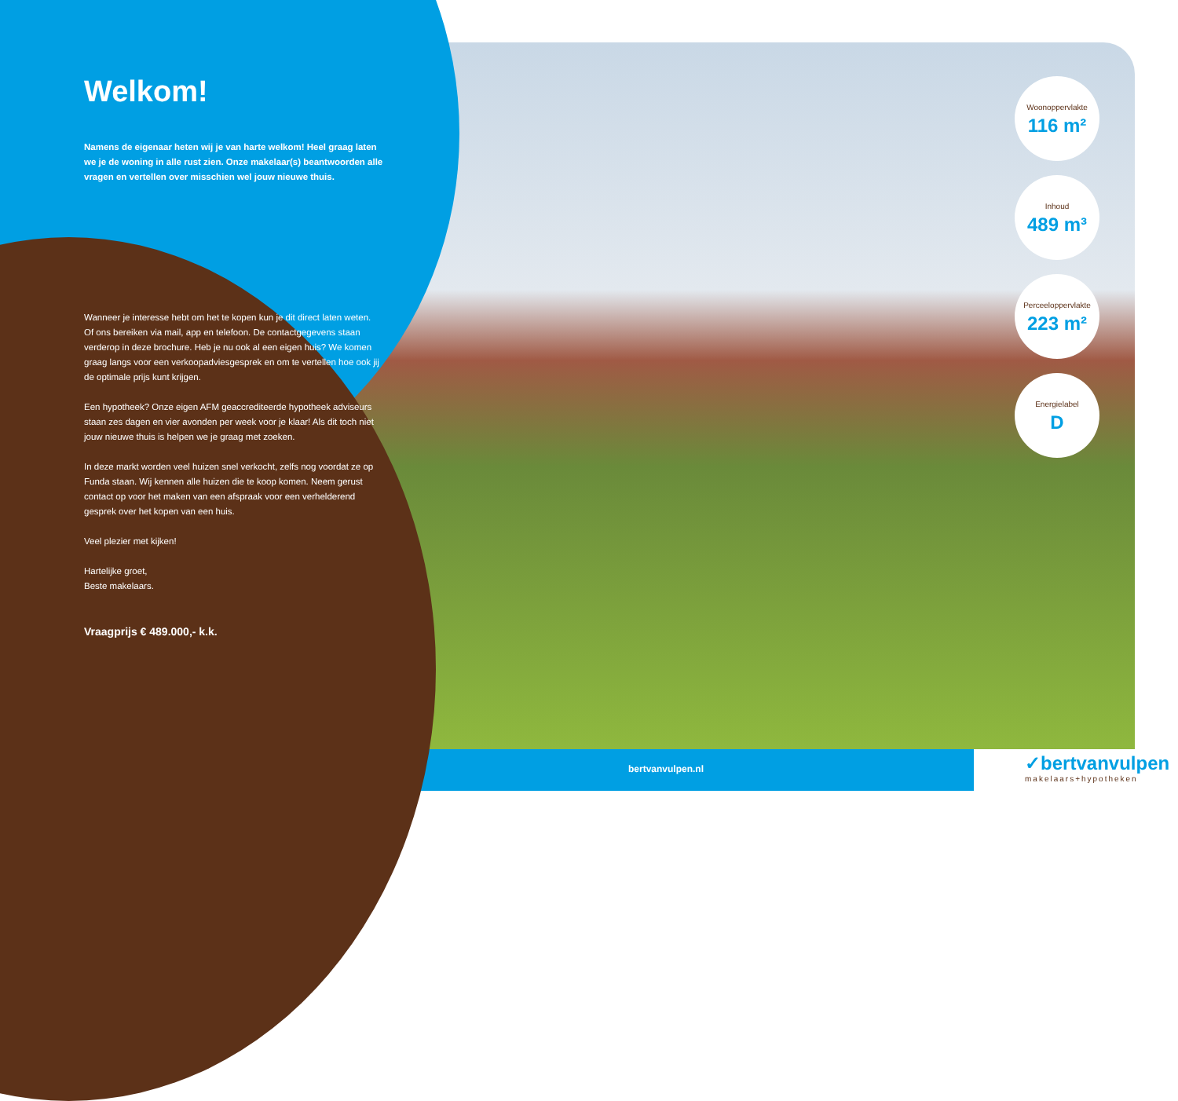Welkom!
Namens de eigenaar heten wij je van harte welkom! Heel graag laten we je de woning in alle rust zien. Onze makelaar(s) beantwoorden alle vragen en vertellen over misschien wel jouw nieuwe thuis.
Wanneer je interesse hebt om het te kopen kun je dit direct laten weten. Of ons bereiken via mail, app en telefoon. De contactgegevens staan verderop in deze brochure. Heb je nu ook al een eigen huis? We komen graag langs voor een verkoopadviesgesprek en om te vertellen hoe ook jij de optimale prijs kunt krijgen.
Een hypotheek? Onze eigen AFM geaccrediteerde hypotheek adviseurs staan zes dagen en vier avonden per week voor je klaar! Als dit toch niet jouw nieuwe thuis is helpen we je graag met zoeken.
In deze markt worden veel huizen snel verkocht, zelfs nog voordat ze op Funda staan. Wij kennen alle huizen die te koop komen. Neem gerust contact op voor het maken van een afspraak voor een verhelderend gesprek over het kopen van een huis.
Veel plezier met kijken!
Hartelijke groet,
Beste makelaars.
Vraagprijs € 489.000,- k.k.
Woonoppervlakte
116 m²
Inhoud
489 m³
Perceeloppervlakte
223 m²
Energielabel
D
bertvanvulpen.nl
✓bertvanvulpen
makelaars+hypotheken